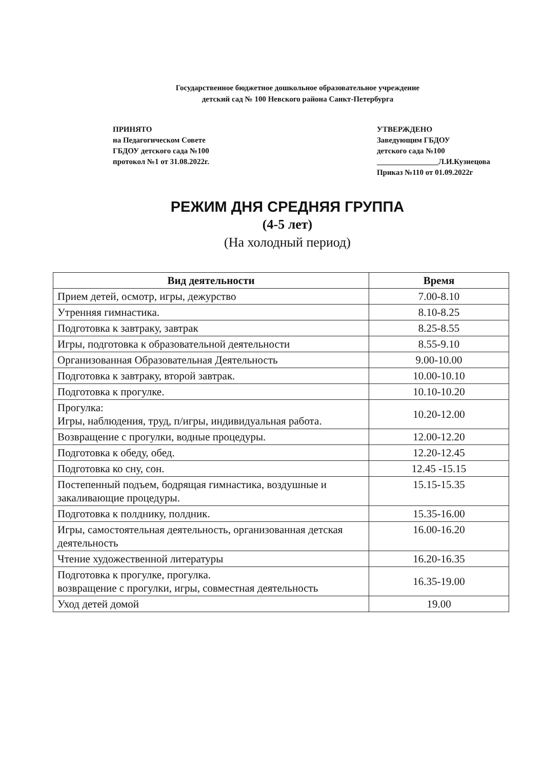Государственное бюджетное дошкольное образовательное учреждение
детский сад № 100 Невского района Санкт-Петербурга
ПРИНЯТО
на Педагогическом Совете
ГБДОУ детского сада №100
протокол №1 от 31.08.2022г.
УТВЕРЖДЕНО
Заведующим ГБДОУ
детского сада №100
________________Л.И.Кузнецова
Приказ №110 от 01.09.2022г
РЕЖИМ ДНЯ СРЕДНЯЯ ГРУППА
(4-5 лет)
(На холодный период)
| Вид деятельности | Время |
| --- | --- |
| Прием детей, осмотр, игры, дежурство | 7.00-8.10 |
| Утренняя гимнастика. | 8.10-8.25 |
| Подготовка к завтраку, завтрак | 8.25-8.55 |
| Игры, подготовка к образовательной деятельности | 8.55-9.10 |
| Организованная Образовательная Деятельность | 9.00-10.00 |
| Подготовка к завтраку, второй завтрак. | 10.00-10.10 |
| Подготовка к прогулке. | 10.10-10.20 |
| Прогулка: Игры, наблюдения, труд, п/игры, индивидуальная работа. | 10.20-12.00 |
| Возвращение с прогулки, водные процедуры. | 12.00-12.20 |
| Подготовка к обеду, обед. | 12.20-12.45 |
| Подготовка ко сну, сон. | 12.45 -15.15 |
| Постепенный подъем, бодрящая гимнастика, воздушные и закаливающие процедуры. | 15.15-15.35 |
| Подготовка к полднику, полдник. | 15.35-16.00 |
| Игры, самостоятельная деятельность, организованная детская деятельность | 16.00-16.20 |
| Чтение художественной литературы | 16.20-16.35 |
| Подготовка к прогулке, прогулка. возвращение с прогулки, игры, совместная деятельность | 16.35-19.00 |
| Уход детей домой | 19.00 |